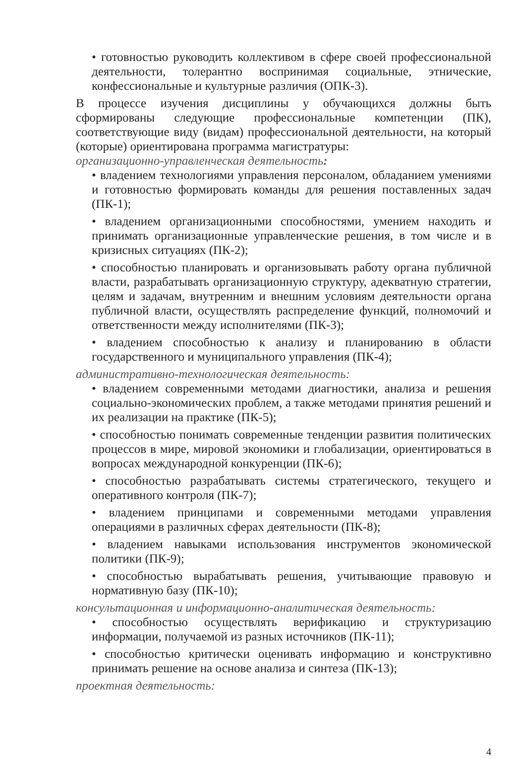• готовностью руководить коллективом в сфере своей профессиональной деятельности, толерантно воспринимая социальные, этнические, конфессиональные и культурные различия (ОПК-3).
В процессе изучения дисциплины у обучающихся должны быть сформированы следующие профессиональные компетенции (ПК), соответствующие виду (видам) профессиональной деятельности, на который (которые) ориентирована программа магистратуры:
организационно-управленческая деятельность:
• владением технологиями управления персоналом, обладанием умениями и готовностью формировать команды для решения поставленных задач (ПК-1);
• владением организационными способностями, умением находить и принимать организационные управленческие решения, в том числе и в кризисных ситуациях (ПК-2);
• способностью планировать и организовывать работу органа публичной власти, разрабатывать организационную структуру, адекватную стратегии, целям и задачам, внутренним и внешним условиям деятельности органа публичной власти, осуществлять распределение функций, полномочий и ответственности между исполнителями (ПК-3);
• владением способностью к анализу и планированию в области государственного и муниципального управления (ПК-4);
административно-технологическая деятельность:
• владением современными методами диагностики, анализа и решения социально-экономических проблем, а также методами принятия решений и их реализации на практике (ПК-5);
• способностью понимать современные тенденции развития политических процессов в мире, мировой экономики и глобализации, ориентироваться в вопросах международной конкуренции (ПК-6);
• способностью разрабатывать системы стратегического, текущего и оперативного контроля (ПК-7);
• владением принципами и современными методами управления операциями в различных сферах деятельности (ПК-8);
• владением навыками использования инструментов экономической политики (ПК-9);
• способностью вырабатывать решения, учитывающие правовую и нормативную базу (ПК-10);
консультационная и информационно-аналитическая деятельность:
• способностью осуществлять верификацию и структуризацию информации, получаемой из разных источников (ПК-11);
• способностью критически оценивать информацию и конструктивно принимать решение на основе анализа и синтеза (ПК-13);
проектная деятельность:
4